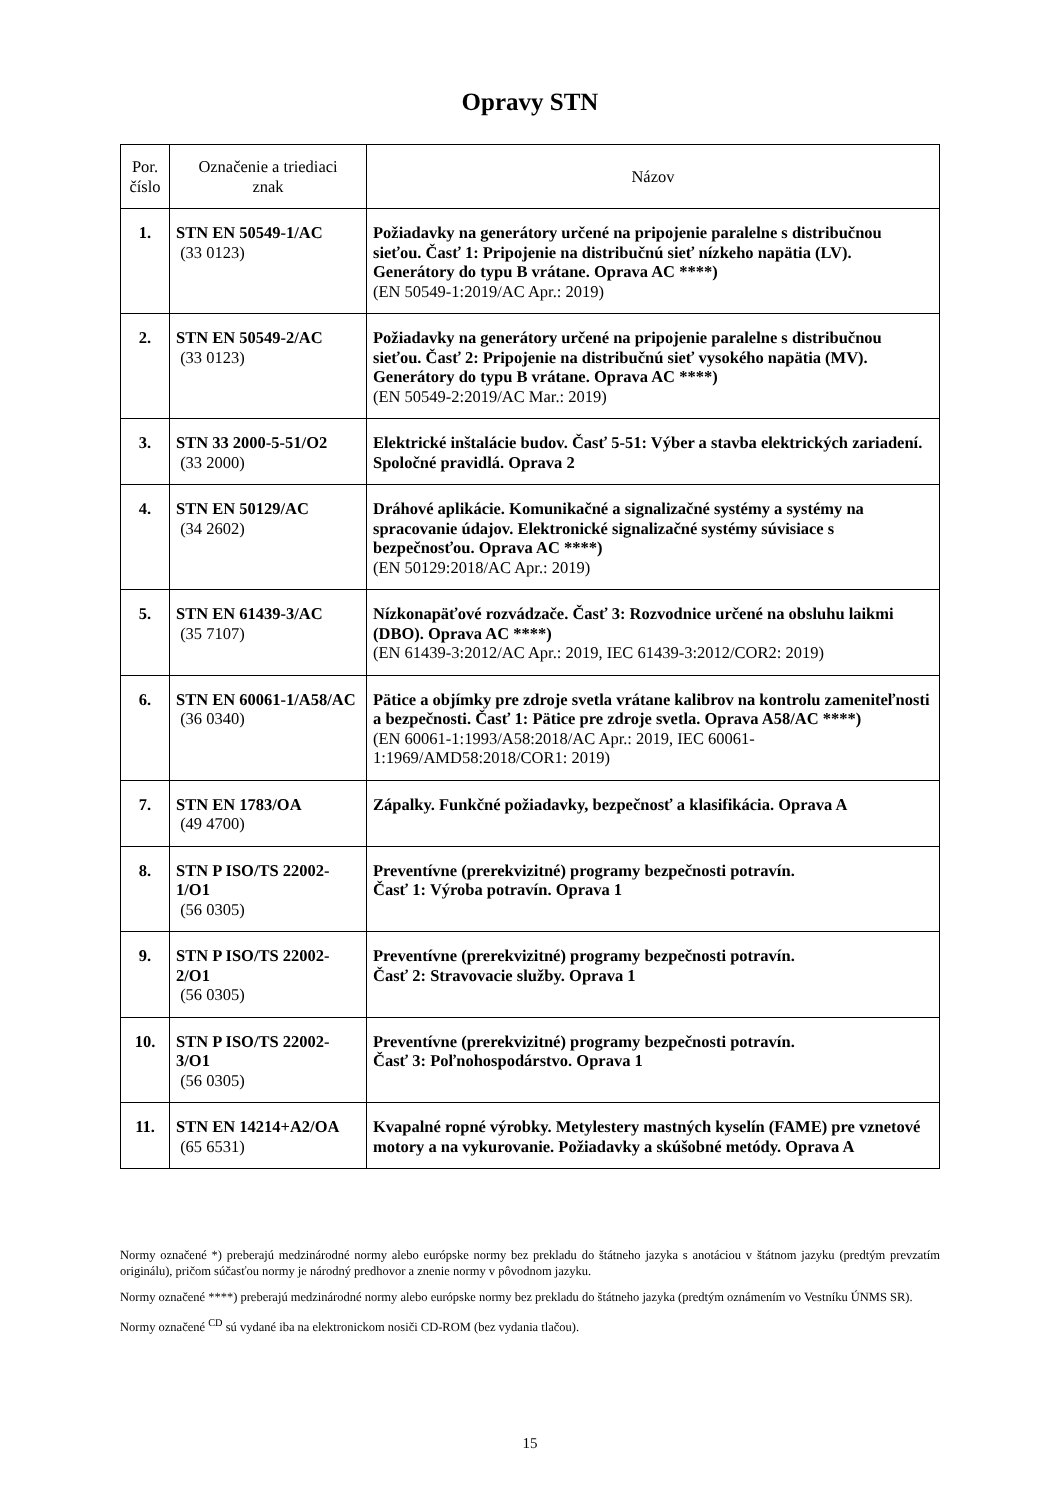Opravy STN
| Por. číslo | Označenie a triediaci znak | Názov |
| --- | --- | --- |
| 1. | STN EN 50549-1/AC (33 0123) | Požiadavky na generátory určené na pripojenie paralelne s distribučnou sieťou. Časť 1: Pripojenie na distribučnú sieť nízkeho napätia (LV). Generátory do typu B vrátane. Oprava AC ****) (EN 50549-1:2019/AC Apr.: 2019) |
| 2. | STN EN 50549-2/AC (33 0123) | Požiadavky na generátory určené na pripojenie paralelne s distribučnou sieťou. Časť 2: Pripojenie na distribučnú sieť vysokého napätia (MV). Generátory do typu B vrátane. Oprava AC ****) (EN 50549-2:2019/AC Mar.: 2019) |
| 3. | STN 33 2000-5-51/O2 (33 2000) | Elektrické inštalácie budov. Časť 5-51: Výber a stavba elektrických zariadení. Spoločné pravidlá. Oprava 2 |
| 4. | STN EN 50129/AC (34 2602) | Dráhové aplikácie. Komunikačné a signalizačné systémy a systémy na spracovanie údajov. Elektronické signalizačné systémy súvisiace s bezpečnosťou. Oprava AC ****) (EN 50129:2018/AC Apr.: 2019) |
| 5. | STN EN 61439-3/AC (35 7107) | Nízkonapäťové rozvádzače. Časť 3: Rozvodnice určené na obsluhu laikmi (DBO). Oprava AC ****) (EN 61439-3:2012/AC Apr.: 2019, IEC 61439-3:2012/COR2: 2019) |
| 6. | STN EN 60061-1/A58/AC (36 0340) | Pätice a objímky pre zdroje svetla vrátane kalibrov na kontrolu zameniteľnosti a bezpečnosti. Časť 1: Pätice pre zdroje svetla. Oprava A58/AC ****) (EN 60061-1:1993/A58:2018/AC Apr.: 2019, IEC 60061-1:1969/AMD58:2018/COR1: 2019) |
| 7. | STN EN 1783/OA (49 4700) | Zápalky. Funkčné požiadavky, bezpečnosť a klasifikácia. Oprava A |
| 8. | STN P ISO/TS 22002-1/O1 (56 0305) | Preventívne (prerekvizitné) programy bezpečnosti potravín. Časť 1: Výroba potravín. Oprava 1 |
| 9. | STN P ISO/TS 22002-2/O1 (56 0305) | Preventívne (prerekvizitné) programy bezpečnosti potravín. Časť 2: Stravovacie služby. Oprava 1 |
| 10. | STN P ISO/TS 22002-3/O1 (56 0305) | Preventívne (prerekvizitné) programy bezpečnosti potravín. Časť 3: Poľnohospodárstvo. Oprava 1 |
| 11. | STN EN 14214+A2/OA (65 6531) | Kvapalné ropné výrobky. Metylestery mastných kyselín (FAME) pre vznetové motory a na vykurovanie. Požiadavky a skúšobné metódy. Oprava A |
Normy označené *) preberajú medzinárodné normy alebo európske normy bez prekladu do štátneho jazyka s anotáciou v štátnom jazyku (predtým prevzatím originálu), pričom súčasťou normy je národný predhovor a znenie normy v pôvodnom jazyku.
Normy označené ****) preberajú medzinárodné normy alebo európske normy bez prekladu do štátneho jazyka (predtým oznámením vo Vestníku ÚNMS SR).
Normy označené <sup>CD</sup> sú vydané iba na elektronickom nosiči CD-ROM (bez vydania tlačou).
15